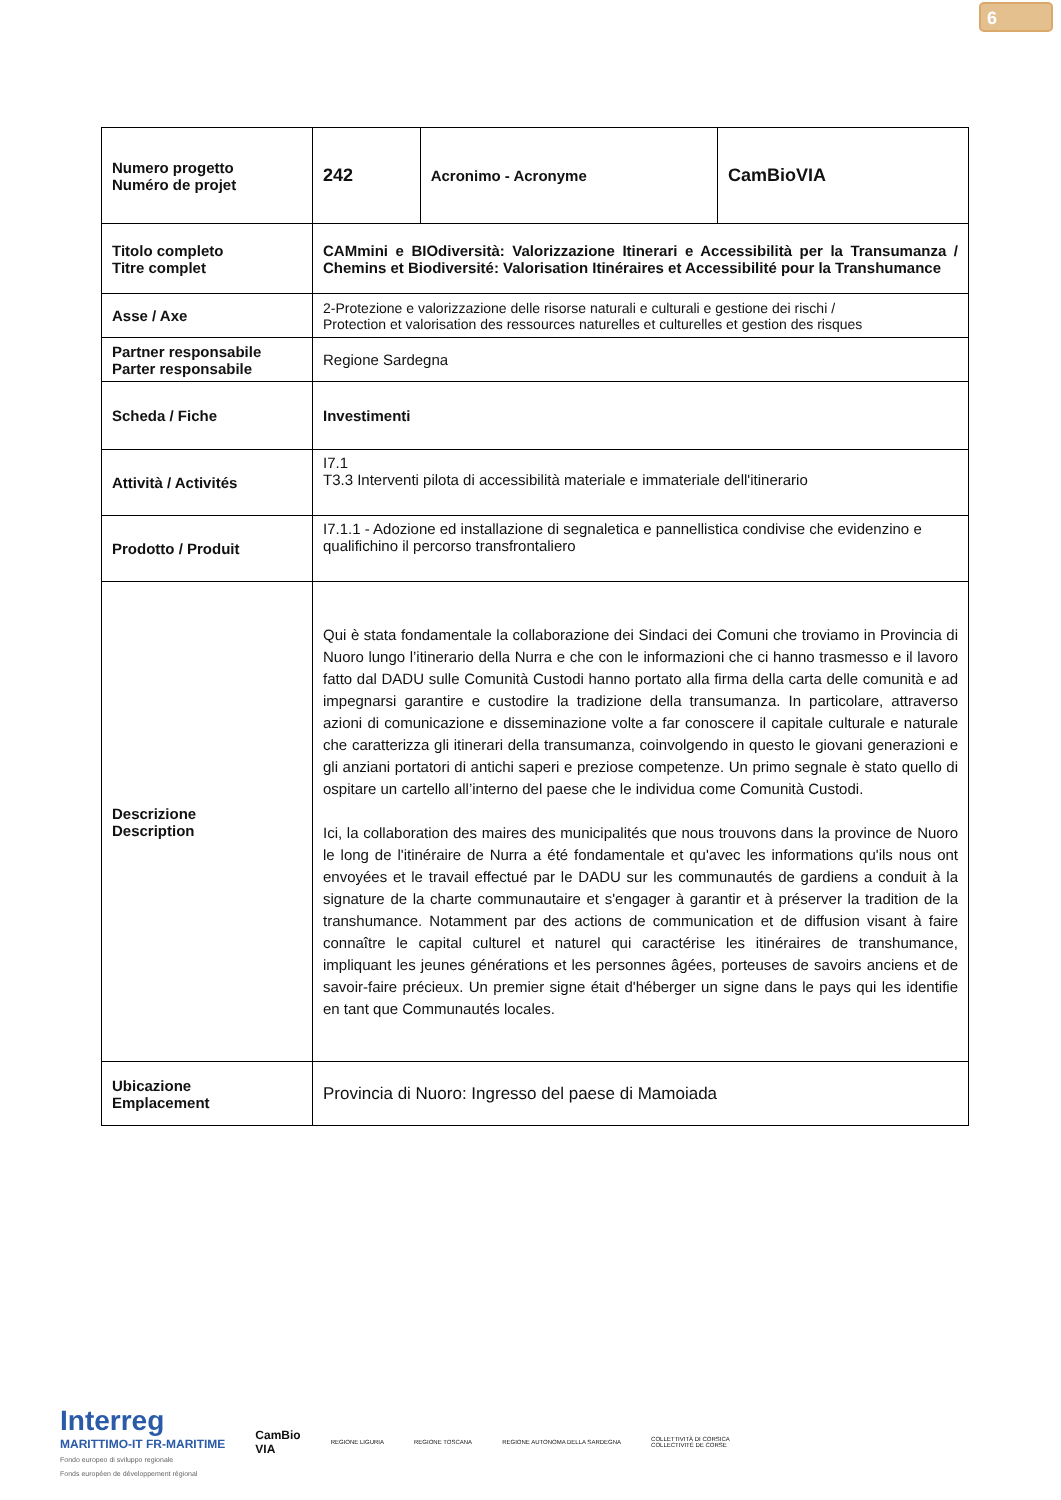6
| Numero progetto Numéro de projet | 242 | Acronimo - Acronyme | CamBioVIA |
| Titolo completo Titre complet | CAMmini e BIOdiversità: Valorizzazione Itinerari e Accessibilità per la Transumanza / Chemins et Biodiversité: Valorisation Itinéraires et Accessibilité pour la Transhumance | | |
| Asse / Axe | 2-Protezione e valorizzazione delle risorse naturali e culturali e gestione dei rischi / Protection et valorisation des ressources naturelles et culturelles et gestion des risques | | |
| Partner responsabile Parter responsabile | Regione Sardegna | | |
| Scheda / Fiche | Investimenti | | |
| Attività / Activités | I7.1 T3.3 Interventi pilota di accessibilità materiale e immateriale dell'itinerario | | |
| Prodotto / Produit | I7.1.1 - Adozione ed installazione di segnaletica e pannellistica condivise che evidenzino e qualifichino il percorso transfrontaliero | | |
| Descrizione Description | Qui è stata fondamentale la collaborazione dei Sindaci dei Comuni che troviamo in Provincia di Nuoro lungo l’itinerario della Nurra e che con le informazioni che ci hanno trasmesso e il lavoro fatto dal DADU sulle Comunità Custodi hanno portato alla firma della carta delle comunità e ad impegnarsi garantire e custodire la tradizione della transumanza. In particolare, attraverso azioni di comunicazione e disseminazione volte a far conoscere il capitale culturale e naturale che caratterizza gli itinerari della transumanza, coinvolgendo in questo le giovani generazioni e gli anziani portatori di antichi saperi e preziose competenze. Un primo segnale è stato quello di ospitare un cartello all’interno del paese che le individua come Comunità Custodi. Ici, la collaboration des maires des municipalités que nous trouvons dans la province de Nuoro le long de l'itinéraire de Nurra a été fondamentale et qu'avec les informations qu'ils nous ont envoyées et le travail effectué par le DADU sur les communautés de gardiens a conduit à la signature de la charte communautaire et s'engager à garantir et à préserver la tradition de la transhumance. Notamment par des actions de communication et de diffusion visant à faire connaître le capital culturel et naturel qui caractérise les itinéraires de transhumance, impliquant les jeunes générations et les personnes âgées, porteuses de savoirs anciens et de savoir-faire précieux. Un premier signe était d'héberger un signe dans le pays qui les identifie en tant que Communautés locales. | | |
| Ubicazione Emplacement | Provincia di Nuoro: Ingresso del paese di Mamoiada | | |
Interreg
MARITTIMO-IT FR-MARITIME
Fondo europeo di sviluppo regionale
Fonds européen de développement régional
CamBio
VIA
REGIONE LIGURIA REGIONE TOSCANA
REGIONE AUTONOMA DELLA SARDEGNA
COLLETTIVITÀ DI CORSICA
COLLECTIVITÉ DE CORSE